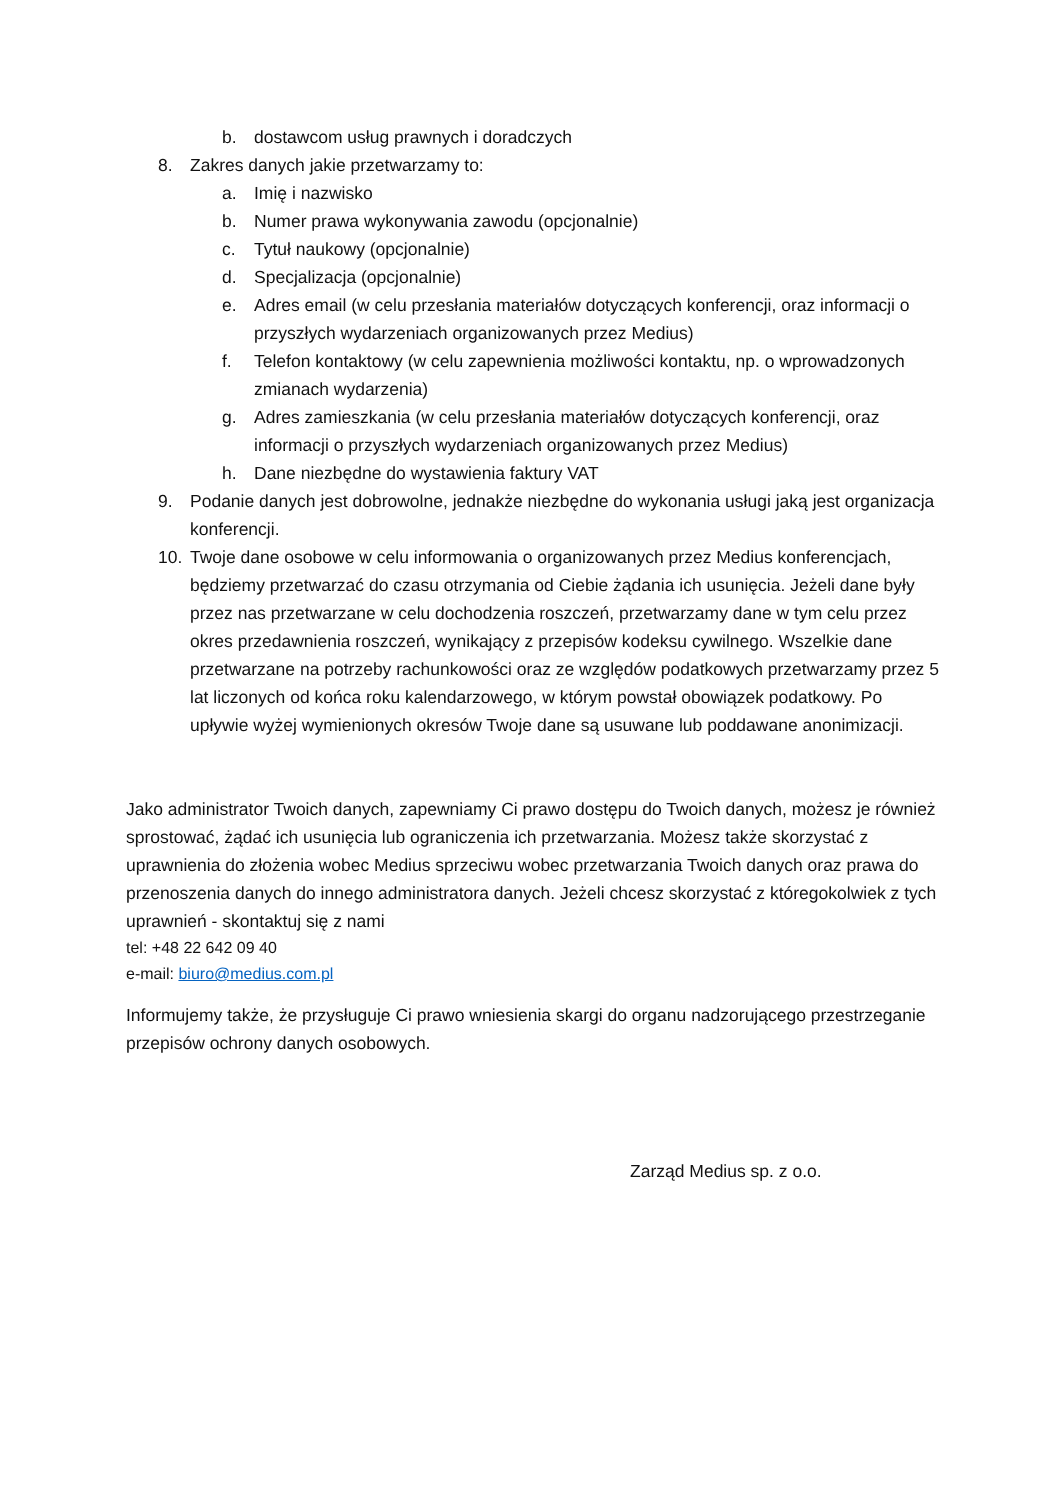b. dostawcom usług prawnych i doradczych
8. Zakres danych jakie przetwarzamy to:
a. Imię i nazwisko
b. Numer prawa wykonywania zawodu (opcjonalnie)
c. Tytuł naukowy (opcjonalnie)
d. Specjalizacja (opcjonalnie)
e. Adres email (w celu przesłania materiałów dotyczących konferencji, oraz informacji o przyszłych wydarzeniach organizowanych przez Medius)
f. Telefon kontaktowy (w celu zapewnienia możliwości kontaktu, np. o wprowadzonych zmianach wydarzenia)
g. Adres zamieszkania (w celu przesłania materiałów dotyczących konferencji, oraz informacji o przyszłych wydarzeniach organizowanych przez Medius)
h. Dane niezbędne do wystawienia faktury VAT
9. Podanie danych jest dobrowolne, jednakże niezbędne do wykonania usługi jaką jest organizacja konferencji.
10. Twoje dane osobowe w celu informowania o organizowanych przez Medius konferencjach, będziemy przetwarzać do czasu otrzymania od Ciebie żądania ich usunięcia. Jeżeli dane były przez nas przetwarzane w celu dochodzenia roszczeń, przetwarzamy dane w tym celu przez okres przedawnienia roszczeń, wynikający z przepisów kodeksu cywilnego. Wszelkie dane przetwarzane na potrzeby rachunkowości oraz ze względów podatkowych przetwarzamy przez 5 lat liczonych od końca roku kalendarzowego, w którym powstał obowiązek podatkowy. Po upływie wyżej wymienionych okresów Twoje dane są usuwane lub poddawane anonimizacji.
Jako administrator Twoich danych, zapewniamy Ci prawo dostępu do Twoich danych, możesz je również sprostować, żądać ich usunięcia lub ograniczenia ich przetwarzania. Możesz także skorzystać z uprawnienia do złożenia wobec Medius sprzeciwu wobec przetwarzania Twoich danych oraz prawa do przenoszenia danych do innego administratora danych. Jeżeli chcesz skorzystać z któregokolwiek z tych uprawnień - skontaktuj się z nami
tel: +48 22 642 09 40
e-mail: biuro@medius.com.pl
Informujemy także, że przysługuje Ci prawo wniesienia skargi do organu nadzorującego przestrzeganie przepisów ochrony danych osobowych.
Zarząd Medius sp. z o.o.